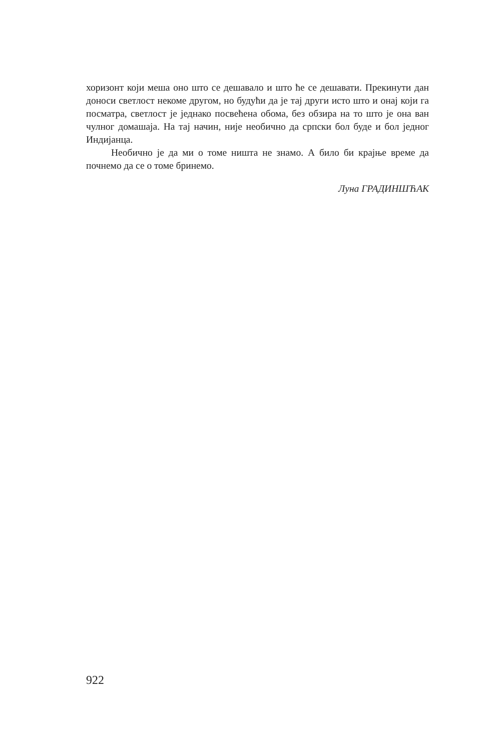хоризонт који меша оно што се дешавало и што ће се дешавати. Прекинути дан доноси светлост некоме другом, но будући да је тај други исто што и онај који га посматра, светлост је једнако посвећена обома, без обзира на то што је она ван чулног домашаја. На тај начин, није необично да српски бол буде и бол једног Индијанца.
Необично је да ми о томе ништа не знамо. А било би крајње време да почнемо да се о томе бринемо.
Луна ГРАДИНШЋАК
922